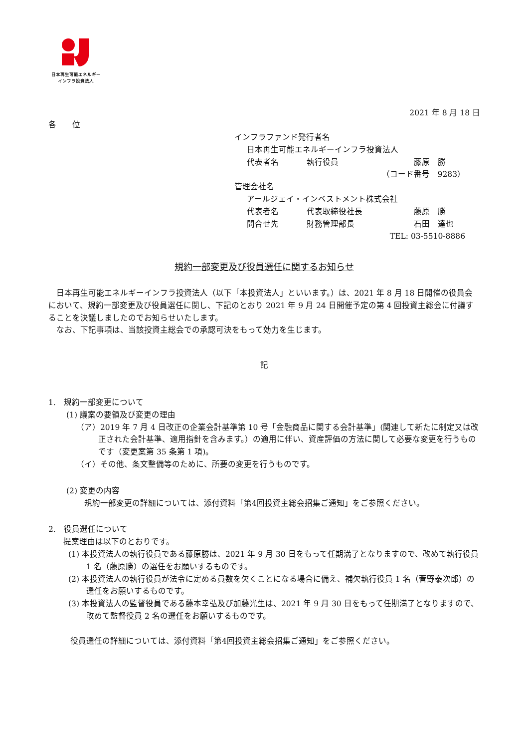日本再生可能エネルギー
インフラ投資法人
2021 年 8 月 18 日
各　　位
インフラファンド発行者名
日本再生可能エネルギーインフラ投資法人
代表者名 執行役員 藤原　勝
（コード番号　9283）
管理会社名
アールジェイ・インベストメント株式会社
代表者名 代表取締役社長 藤原　勝
問合せ先 財務管理部長 石田　達也
TEL: 03-5510-8886
規約一部変更及び役員選任に関するお知らせ
日本再生可能エネルギーインフラ投資法人（以下「本投資法人」といいます。）は、2021 年 8 月 18 日開催の役員会において、規約一部変更及び役員選任に関し、下記のとおり 2021 年 9 月 24 日開催予定の第 4 回投資主総会に付議することを決議しましたのでお知らせいたします。
なお、下記事項は、当該投資主総会での承認可決をもって効力を生じます。
記
1.　規約一部変更について
(1) 議案の要領及び変更の理由
（ア）2019 年 7 月 4 日改正の企業会計基準第 10 号「金融商品に関する会計基準」(関連して新たに制定又は改正された会計基準、適用指針を含みます。）の適用に伴い、資産評価の方法に関して必要な変更を行うものです（変更案第 35 条第 1 項)。
（イ）その他、条文整備等のために、所要の変更を行うものです。
(2) 変更の内容
規約一部変更の詳細については、添付資料「第4回投資主総会招集ご通知」をご参照ください。
2.　役員選任について
提案理由は以下のとおりです。
(1) 本投資法人の執行役員である藤原勝は、2021 年 9 月 30 日をもって任期満了となりますので、改めて執行役員 1 名（藤原勝）の選任をお願いするものです。
(2) 本投資法人の執行役員が法令に定める員数を欠くことになる場合に備え、補欠執行役員 1 名（菅野泰次郎）の選任をお願いするものです。
(3) 本投資法人の監督役員である藤本幸弘及び加藤光生は、2021 年 9 月 30 日をもって任期満了となりますので、改めて監督役員 2 名の選任をお願いするものです。
役員選任の詳細については、添付資料「第4回投資主総会招集ご通知」をご参照ください。